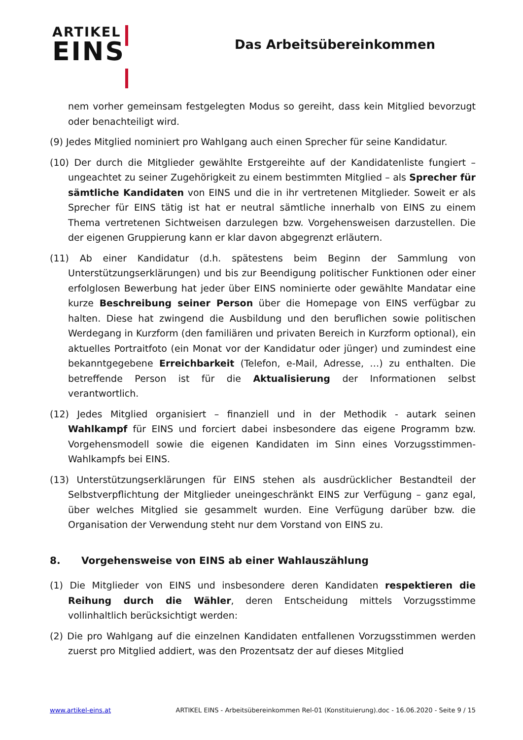ARTIKEL
EINS
Das Arbeitsübereinkommen
nem vorher gemeinsam festgelegten Modus so gereiht, dass kein Mitglied bevorzugt oder benachteiligt wird.
(9) Jedes Mitglied nominiert pro Wahlgang auch einen Sprecher für seine Kandidatur.
(10) Der durch die Mitglieder gewählte Erstgereihte auf der Kandidatenliste fungiert – ungeachtet zu seiner Zugehörigkeit zu einem bestimmten Mitglied – als Sprecher für sämtliche Kandidaten von EINS und die in ihr vertretenen Mitglieder. Soweit er als Sprecher für EINS tätig ist hat er neutral sämtliche innerhalb von EINS zu einem Thema vertretenen Sichtweisen darzulegen bzw. Vorgehensweisen darzustellen. Die der eigenen Gruppierung kann er klar davon abgegrenzt erläutern.
(11) Ab einer Kandidatur (d.h. spätestens beim Beginn der Sammlung von Unterstützungserklärungen) und bis zur Beendigung politischer Funktionen oder einer erfolglosen Bewerbung hat jeder über EINS nominierte oder gewählte Mandatar eine kurze Beschreibung seiner Person über die Homepage von EINS verfügbar zu halten. Diese hat zwingend die Ausbildung und den beruflichen sowie politischen Werdegang in Kurzform (den familiären und privaten Bereich in Kurzform optional), ein aktuelles Portraitfoto (ein Monat vor der Kandidatur oder jünger) und zumindest eine bekanntgegebene Erreichbarkeit (Telefon, e-Mail, Adresse, …) zu enthalten. Die betreffende Person ist für die Aktualisierung der Informationen selbst verantwortlich.
(12) Jedes Mitglied organisiert – finanziell und in der Methodik - autark seinen Wahlkampf für EINS und forciert dabei insbesondere das eigene Programm bzw. Vorgehensmodell sowie die eigenen Kandidaten im Sinn eines Vorzugsstimmen-Wahlkampfs bei EINS.
(13) Unterstützungserklärungen für EINS stehen als ausdrücklicher Bestandteil der Selbstverpflichtung der Mitglieder uneingeschränkt EINS zur Verfügung – ganz egal, über welches Mitglied sie gesammelt wurden. Eine Verfügung darüber bzw. die Organisation der Verwendung steht nur dem Vorstand von EINS zu.
8. Vorgehensweise von EINS ab einer Wahlauszählung
(1) Die Mitglieder von EINS und insbesondere deren Kandidaten respektieren die Reihung durch die Wähler, deren Entscheidung mittels Vorzugsstimme vollinhaltlich berücksichtigt werden:
(2) Die pro Wahlgang auf die einzelnen Kandidaten entfallenen Vorzugsstimmen werden zuerst pro Mitglied addiert, was den Prozentsatz der auf dieses Mitglied
www.artikel-eins.at ARTIKEL EINS - Arbeitsübereinkommen Rel-01 (Konstituierung).doc - 16.06.2020 - Seite 9 / 15